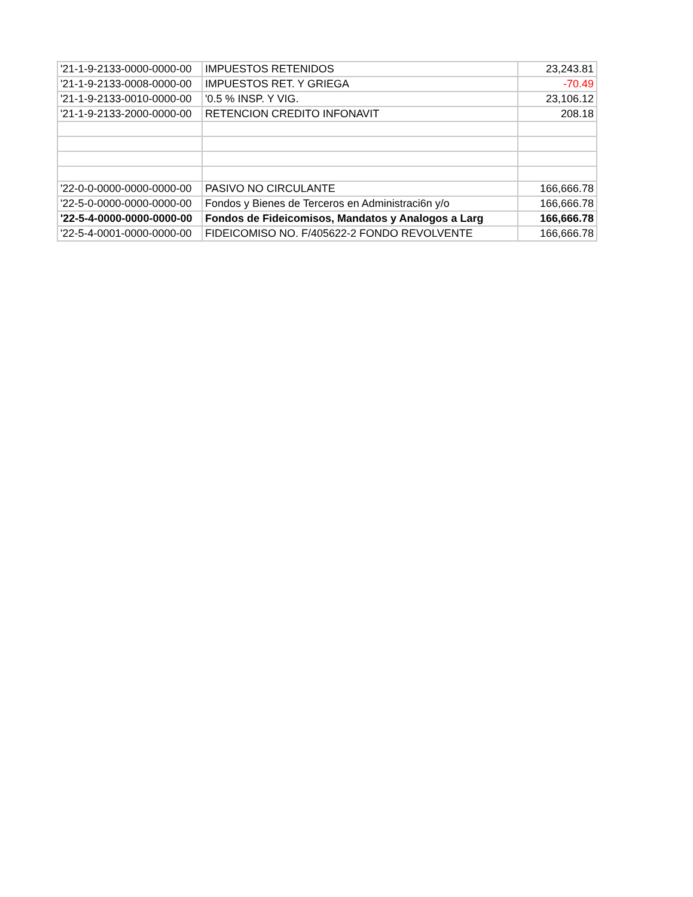| '21-1-9-2133-0000-0000-00 | IMPUESTOS RETENIDOS | 23,243.81 |
| '21-1-9-2133-0008-0000-00 | IMPUESTOS RET. Y GRIEGA | -70.49 |
| '21-1-9-2133-0010-0000-00 | '0.5 % INSP. Y VIG. | 23,106.12 |
| '21-1-9-2133-2000-0000-00 | RETENCION CREDITO INFONAVIT | 208.18 |
| '22-0-0-0000-0000-0000-00 | PASIVO NO CIRCULANTE | 166,666.78 |
| '22-5-0-0000-0000-0000-00 | Fondos y Bienes de Terceros en Administraci6n y/o | 166,666.78 |
| '22-5-4-0000-0000-0000-00 | Fondos de Fideicomisos, Mandatos y Analogos a Larg | 166,666.78 |
| '22-5-4-0001-0000-0000-00 | FIDEICOMISO NO. F/405622-2 FONDO REVOLVENTE | 166,666.78 |